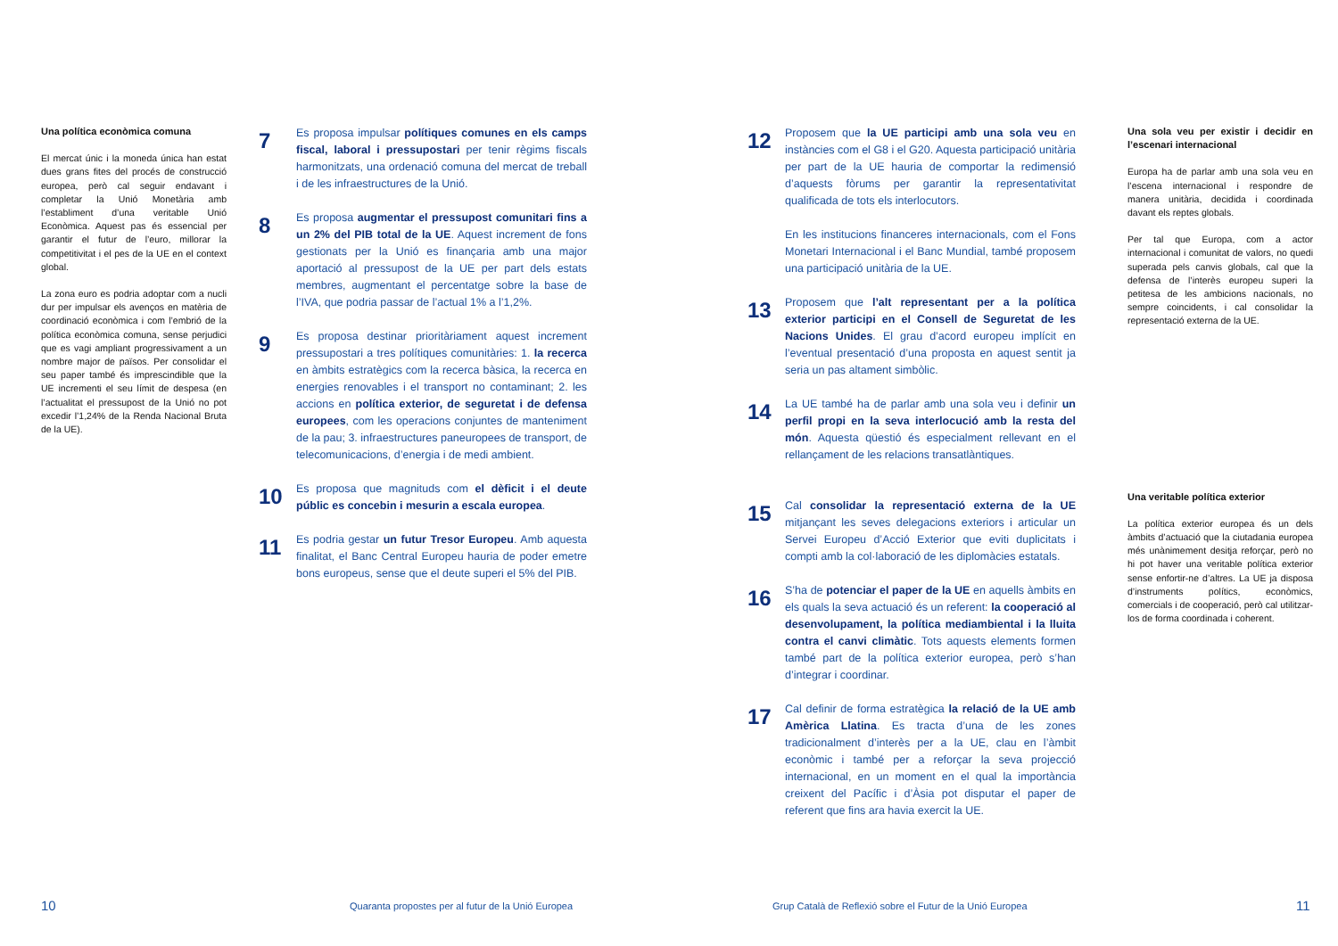Una política econòmica comuna
El mercat únic i la moneda única han estat dues grans fites del procés de construcció europea, però cal seguir endavant i completar la Unió Monetària amb l’establiment d’una veritable Unió Econòmica. Aquest pas és essencial per garantir el futur de l’euro, millorar la competitivitat i el pes de la UE en el context global.
La zona euro es podria adoptar com a nucli dur per impulsar els avenços en matèria de coordinació econòmica i com l’embrió de la política econòmica comuna, sense perjudici que es vagi ampliant progressivament a un nombre major de països. Per consolidar el seu paper també és imprescindible que la UE incrementi el seu límit de despesa (en l’actualitat el pressupost de la Unió no pot excedir l’1,24% de la Renda Nacional Bruta de la UE).
7
Es proposa impulsar polítiques comunes en els camps fiscal, laboral i pressupostari per tenir règims fiscals harmonitzats, una ordenació comuna del mercat de treball i de les infraestructures de la Unió.
8
Es proposa augmentar el pressupost comunitari fins a un 2% del PIB total de la UE. Aquest increment de fons gestionats per la Unió es finançaria amb una major aportació al pressupost de la UE per part dels estats membres, augmentant el percentatge sobre la base de l’IVA, que podria passar de l’actual 1% a l’1,2%.
9
Es proposa destinar prioritàriament aquest increment pressupostari a tres polítiques comunitàries: 1. la recerca en àmbits estratègics com la recerca bàsica, la recerca en energies renovables i el transport no contaminant; 2. les accions en política exterior, de seguretat i de defensa europees, com les operacions conjuntes de manteniment de la pau; 3. infraestructures paneuropees de transport, de telecomunicacions, d’energia i de medi ambient.
10
Es proposa que magnituds com el dèficit i el deute públic es concebin i mesurin a escala europea.
11
Es podria gestar un futur Tresor Europeu. Amb aquesta finalitat, el Banc Central Europeu hauria de poder emetre bons europeus, sense que el deute superi el 5% del PIB.
12
Proposem que la UE participi amb una sola veu en instàncies com el G8 i el G20. Aquesta participació unitària per part de la UE hauria de comportar la redimensió d’aquests fòrums per garantir la representativitat qualificada de tots els interlocutors.
En les institucions financeres internacionals, com el Fons Monetari Internacional i el Banc Mundial, també proposem una participació unitària de la UE.
13
Proposem que l’alt representant per a la política exterior participi en el Consell de Seguretat de les Nacions Unides. El grau d’acord europeu implícit en l’eventual presentació d’una proposta en aquest sentit ja seria un pas altament simbòlic.
14
La UE també ha de parlar amb una sola veu i definir un perfil propi en la seva interlocució amb la resta del món. Aquesta qüestió és especialment rellevant en el rellançament de les relacions transatlàntiques.
15
Cal consolidar la representació externa de la UE mitjançant les seves delegacions exteriors i articular un Servei Europeu d’Acció Exterior que eviti duplicitats i compti amb la col·laboració de les diplomàcies estatals.
16
S’ha de potenciar el paper de la UE en aquells àmbits en els quals la seva actuació és un referent: la cooperació al desenvolupament, la política mediambiental i la lluita contra el canvi climàtic. Tots aquests elements formen també part de la política exterior europea, però s’han d’integrar i coordinar.
17
Cal definir de forma estratègica la relació de la UE amb Amèrica Llatina. Es tracta d’una de les zones tradicionalment d’interès per a la UE, clau en l’àmbit econòmic i també per a reforçar la seva projecció internacional, en un moment en el qual la importància creixent del Pacífic i d’Àsia pot disputar el paper de referent que fins ara havia exercit la UE.
Una sola veu per existir i decidir en l’escenari internacional
Europa ha de parlar amb una sola veu en l’escena internacional i respondre de manera unitària, decidida i coordinada davant els reptes globals.
Per tal que Europa, com a actor internacional i comunitat de valors, no quedi superada pels canvis globals, cal que la defensa de l’interès europeu superi la petitesa de les ambicions nacionals, no sempre coincidents, i cal consolidar la representació externa de la UE.
Una veritable política exterior
La política exterior europea és un dels àmbits d’actuació que la ciutadania europea més unànimement desitja reforçar, però no hi pot haver una veritable política exterior sense enfortir-ne d’altres. La UE ja disposa d’instruments polítics, econòmics, comercials i de cooperació, però cal utilitzar-los de forma coordinada i coherent.
10
Quaranta propostes per al futur de la Unió Europea
Grup Català de Reflexió sobre el Futur de la Unió Europea
11